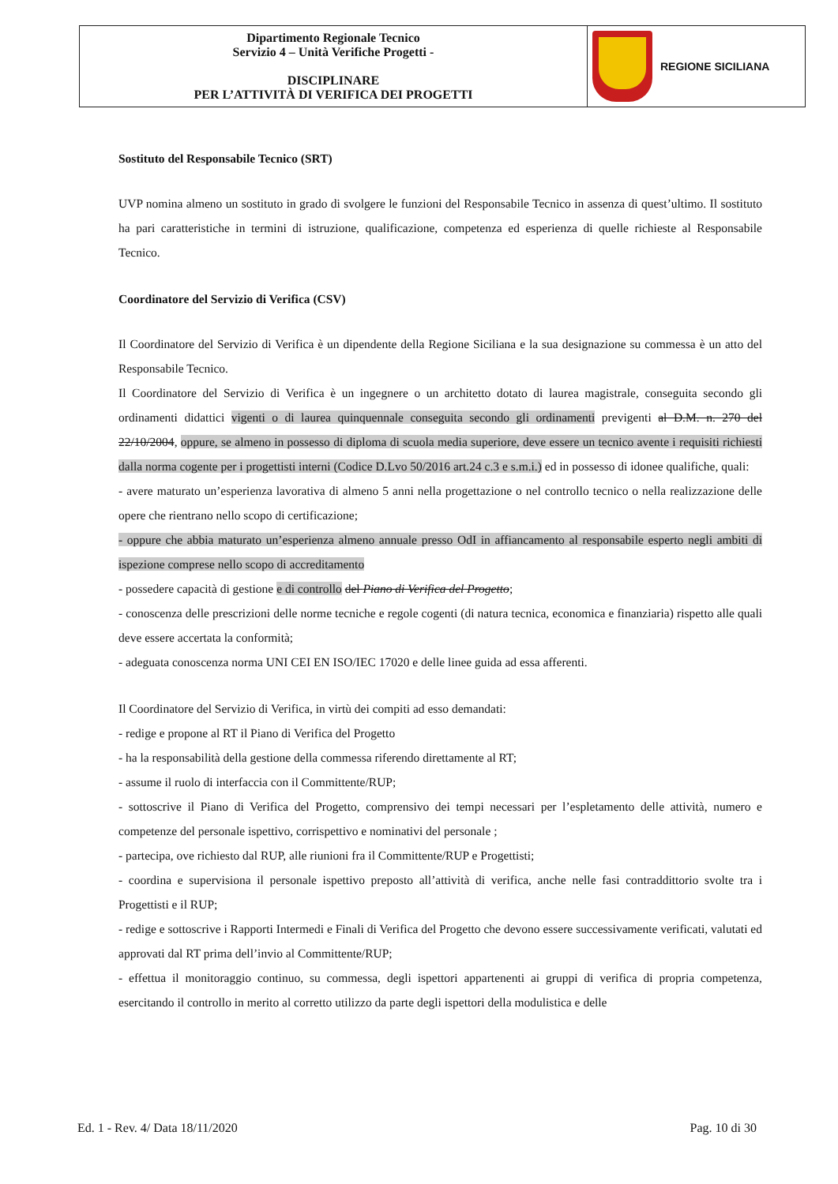| Dipartimento Regionale Tecnico Servizio 4 – Unità Verifiche Progetti - DISCIPLINARE PER L’ATTIVITÀ DI VERIFICA DEI PROGETTI | REGIONE SICILIANA |
Sostituto del Responsabile Tecnico (SRT)
UVP nomina almeno un sostituto in grado di svolgere le funzioni del Responsabile Tecnico in assenza di quest’ultimo. Il sostituto ha pari caratteristiche in termini di istruzione, qualificazione, competenza ed esperienza di quelle richieste al Responsabile Tecnico.
Coordinatore del Servizio di Verifica (CSV)
Il Coordinatore del Servizio di Verifica è un dipendente della Regione Siciliana e la sua designazione su commessa è un atto del Responsabile Tecnico.
Il Coordinatore del Servizio di Verifica è un ingegnere o un architetto dotato di laurea magistrale, conseguita secondo gli ordinamenti didattici vigenti o di laurea quinquennale conseguita secondo gli ordinamenti previgenti al D.M. n. 270 del 22/10/2004, oppure, se almeno in possesso di diploma di scuola media superiore, deve essere un tecnico avente i requisiti richiesti dalla norma cogente per i progettisti interni (Codice D.Lvo 50/2016 art.24 c.3 e s.m.i.) ed in possesso di idonee qualifiche, quali:
- avere maturato un’esperienza lavorativa di almeno 5 anni nella progettazione o nel controllo tecnico o nella realizzazione delle opere che rientrano nello scopo di certificazione;
- oppure che abbia maturato un’esperienza almeno annuale presso OdI in affiancamento al responsabile esperto negli ambiti di ispezione comprese nello scopo di accreditamento
- possedere capacità di gestione e di controllo del Piano di Verifica del Progetto;
- conoscenza delle prescrizioni delle norme tecniche e regole cogenti (di natura tecnica, economica e finanziaria) rispetto alle quali deve essere accertata la conformità;
- adeguata conoscenza norma UNI CEI EN ISO/IEC 17020 e delle linee guida ad essa afferenti.
Il Coordinatore del Servizio di Verifica, in virtù dei compiti ad esso demandati:
- redige e propone al RT il Piano di Verifica del Progetto
- ha la responsabilità della gestione della commessa riferendo direttamente al RT;
- assume il ruolo di interfaccia con il Committente/RUP;
- sottoscrive il Piano di Verifica del Progetto, comprensivo dei tempi necessari per l’espletamento delle attività, numero e competenze del personale ispettivo, corrispettivo e nominativi del personale ;
- partecipa, ove richiesto dal RUP, alle riunioni fra il Committente/RUP e Progettisti;
- coordina e supervisiona il personale ispettivo preposto all’attività di verifica, anche nelle fasi contraddittorio svolte tra i Progettisti e il RUP;
- redige e sottoscrive i Rapporti Intermedi e Finali di Verifica del Progetto che devono essere successivamente verificati, valutati ed approvati dal RT prima dell’invio al Committente/RUP;
- effettua il monitoraggio continuo, su commessa, degli ispettori appartenenti ai gruppi di verifica di propria competenza, esercitando il controllo in merito al corretto utilizzo da parte degli ispettori della modulistica e delle
Ed. 1 - Rev. 4/ Data 18/11/2020 Pag. 10 di 30